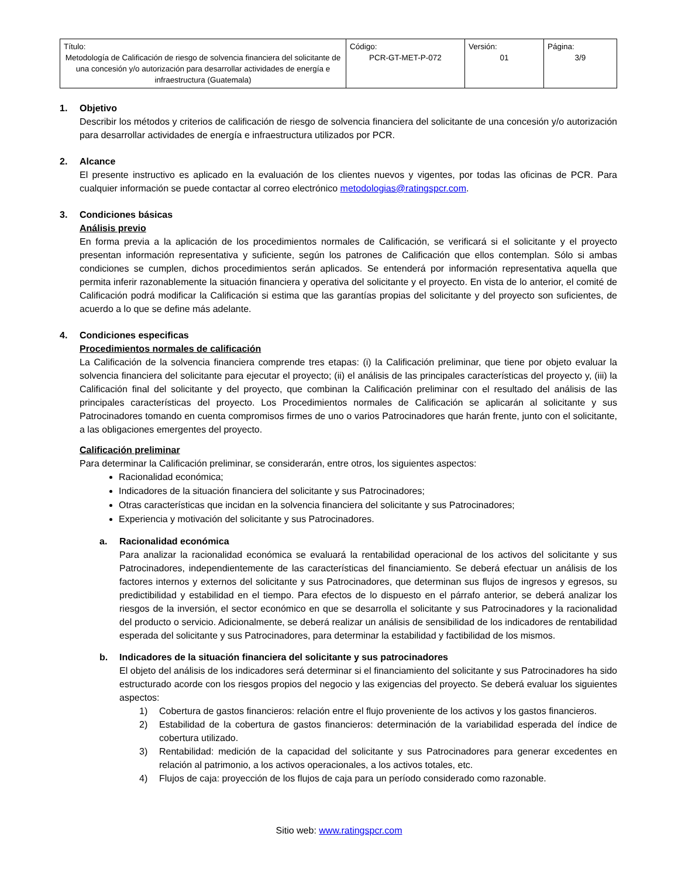| Título: Metodología de Calificación de riesgo de solvencia financiera del solicitante de una concesión y/o autorización para desarrollar actividades de energía e infraestructura (Guatemala) | Código: PCR-GT-MET-P-072 | Versión: 01 | Página: 3/9 |
1. Objetivo
Describir los métodos y criterios de calificación de riesgo de solvencia financiera del solicitante de una concesión y/o autorización para desarrollar actividades de energía e infraestructura utilizados por PCR.
2. Alcance
El presente instructivo es aplicado en la evaluación de los clientes nuevos y vigentes, por todas las oficinas de PCR. Para cualquier información se puede contactar al correo electrónico metodologias@ratingspcr.com.
3. Condiciones básicas
Análisis previo
En forma previa a la aplicación de los procedimientos normales de Calificación, se verificará si el solicitante y el proyecto presentan información representativa y suficiente, según los patrones de Calificación que ellos contemplan. Sólo si ambas condiciones se cumplen, dichos procedimientos serán aplicados. Se entenderá por información representativa aquella que permita inferir razonablemente la situación financiera y operativa del solicitante y el proyecto. En vista de lo anterior, el comité de Calificación podrá modificar la Calificación si estima que las garantías propias del solicitante y del proyecto son suficientes, de acuerdo a lo que se define más adelante.
4. Condiciones especificas
Procedimientos normales de calificación
La Calificación de la solvencia financiera comprende tres etapas: (i) la Calificación preliminar, que tiene por objeto evaluar la solvencia financiera del solicitante para ejecutar el proyecto; (ii) el análisis de las principales características del proyecto y, (iii) la Calificación final del solicitante y del proyecto, que combinan la Calificación preliminar con el resultado del análisis de las principales características del proyecto. Los Procedimientos normales de Calificación se aplicarán al solicitante y sus Patrocinadores tomando en cuenta compromisos firmes de uno o varios Patrocinadores que harán frente, junto con el solicitante, a las obligaciones emergentes del proyecto.
Calificación preliminar
Para determinar la Calificación preliminar, se considerarán, entre otros, los siguientes aspectos:
Racionalidad económica;
Indicadores de la situación financiera del solicitante y sus Patrocinadores;
Otras características que incidan en la solvencia financiera del solicitante y sus Patrocinadores;
Experiencia y motivación del solicitante y sus Patrocinadores.
a. Racionalidad económica
Para analizar la racionalidad económica se evaluará la rentabilidad operacional de los activos del solicitante y sus Patrocinadores, independientemente de las características del financiamiento. Se deberá efectuar un análisis de los factores internos y externos del solicitante y sus Patrocinadores, que determinan sus flujos de ingresos y egresos, su predictibilidad y estabilidad en el tiempo. Para efectos de lo dispuesto en el párrafo anterior, se deberá analizar los riesgos de la inversión, el sector económico en que se desarrolla el solicitante y sus Patrocinadores y la racionalidad del producto o servicio. Adicionalmente, se deberá realizar un análisis de sensibilidad de los indicadores de rentabilidad esperada del solicitante y sus Patrocinadores, para determinar la estabilidad y factibilidad de los mismos.
b. Indicadores de la situación financiera del solicitante y sus patrocinadores
El objeto del análisis de los indicadores será determinar si el financiamiento del solicitante y sus Patrocinadores ha sido estructurado acorde con los riesgos propios del negocio y las exigencias del proyecto. Se deberá evaluar los siguientes aspectos:
1) Cobertura de gastos financieros: relación entre el flujo proveniente de los activos y los gastos financieros.
2) Estabilidad de la cobertura de gastos financieros: determinación de la variabilidad esperada del índice de cobertura utilizado.
3) Rentabilidad: medición de la capacidad del solicitante y sus Patrocinadores para generar excedentes en relación al patrimonio, a los activos operacionales, a los activos totales, etc.
4) Flujos de caja: proyección de los flujos de caja para un período considerado como razonable.
Sitio web: www.ratingspcr.com